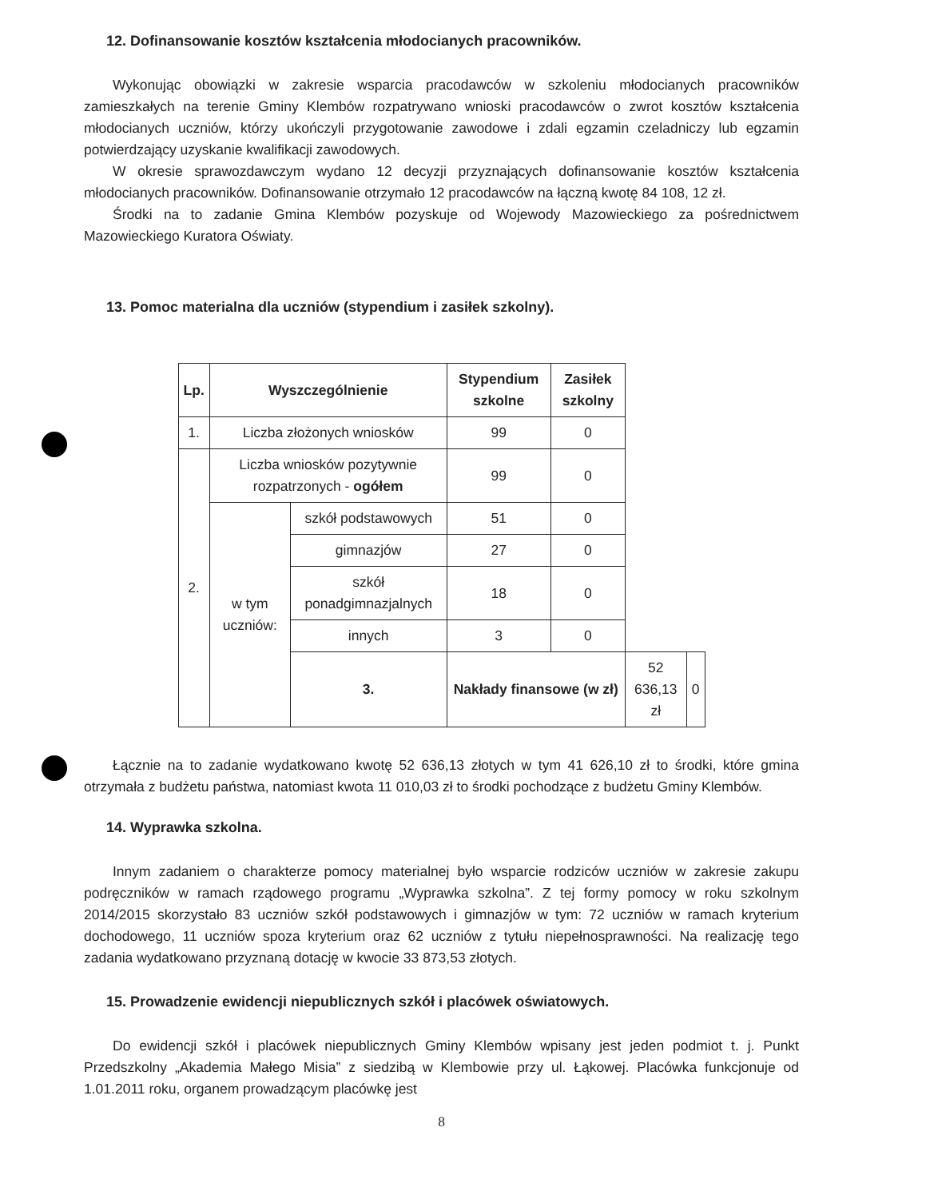12. Dofinansowanie kosztów kształcenia młodocianych pracowników.
Wykonując obowiązki w zakresie wsparcia pracodawców w szkoleniu młodocianych pracowników zamieszkałych na terenie Gminy Klembów rozpatrywano wnioski pracodawców o zwrot kosztów kształcenia młodocianych uczniów, którzy ukończyli przygotowanie zawodowe i zdali egzamin czeladniczy lub egzamin potwierdzający uzyskanie kwalifikacji zawodowych.
W okresie sprawozdawczym wydano 12 decyzji przyznających dofinansowanie kosztów kształcenia młodocianych pracowników. Dofinansowanie otrzymało 12 pracodawców na łączną kwotę 84 108, 12 zł.
Środki na to zadanie Gmina Klembów pozyskuje od Wojewody Mazowieckiego za pośrednictwem Mazowieckiego Kuratora Oświaty.
13. Pomoc materialna dla uczniów (stypendium i zasiłek szkolny).
| Lp. | Wyszczególnienie | | Stypendium szkolne | Zasiłek szkolny | | |
| --- | --- | --- | --- | --- | --- | --- |
| 1. | Liczba złożonych wniosków | | 99 | 0 | | |
| 2. | Liczba wniosków pozytywnie rozpatrzonych - ogółem | | 99 | 0 | | |
| | w tym uczniów: | szkół podstawowych | 51 | 0 | | |
| | | gimnazjów | 27 | 0 | | |
| | | szkół ponadgimnazjalnych | 18 | 0 | | |
| | | innych | 3 | 0 | | |
| | | 3. | Nakłady finansowe (w zł) | | 52 636,13 zł | 0 |
Łącznie na to zadanie wydatkowano kwotę 52 636,13 złotych w tym 41 626,10 zł to środki, które gmina otrzymała z budżetu państwa, natomiast kwota 11 010,03 zł to środki pochodzące z budżetu Gminy Klembów.
14. Wyprawka szkolna.
Innym zadaniem o charakterze pomocy materialnej było wsparcie rodziców uczniów w zakresie zakupu podręczników w ramach rządowego programu „Wyprawka szkolna”. Z tej formy pomocy w roku szkolnym 2014/2015 skorzystało 83 uczniów szkół podstawowych i gimnazjów w tym: 72 uczniów w ramach kryterium dochodowego, 11 uczniów spoza kryterium oraz 62 uczniów z tytułu niepełnosprawności. Na realizację tego zadania wydatkowano przyznaną dotację w kwocie 33 873,53 złotych.
15. Prowadzenie ewidencji niepublicznych szkół i placówek oświatowych.
Do ewidencji szkół i placówek niepublicznych Gminy Klembów wpisany jest jeden podmiot t. j. Punkt Przedszkolny „Akademia Małego Misia” z siedzibą w Klembowie przy ul. Łąkowej. Placówka funkcjonuje od 1.01.2011 roku, organem prowadzącym placówkę jest
8